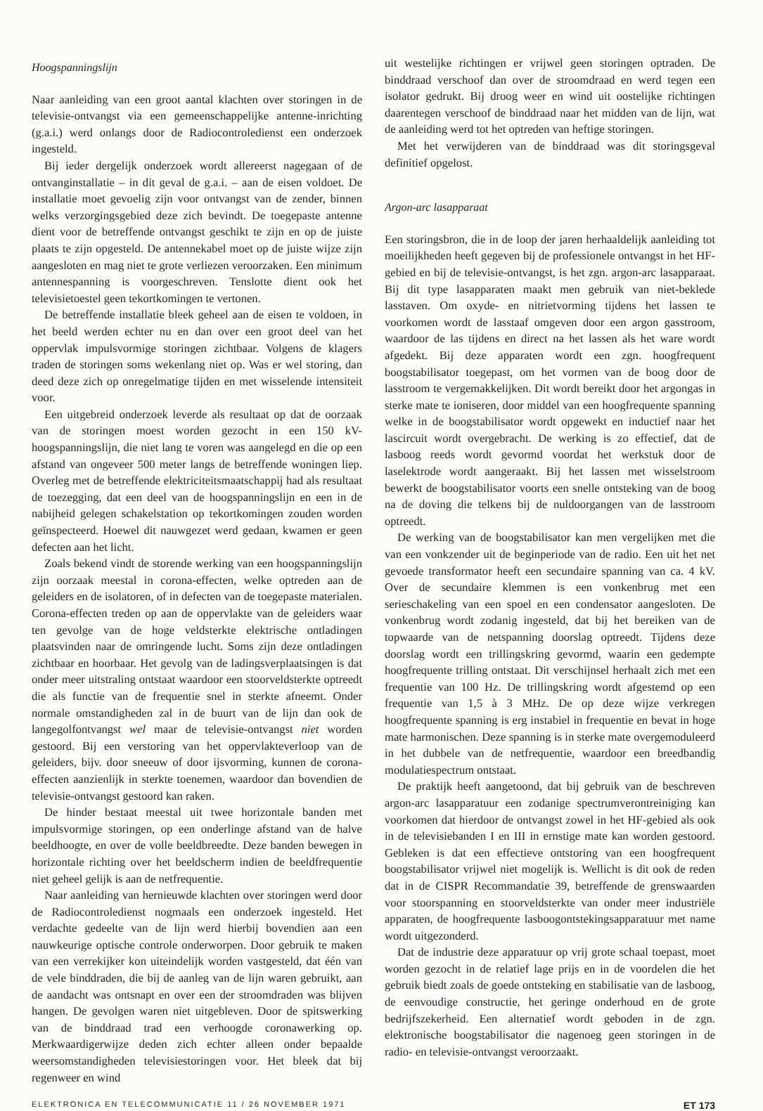Hoogspanningslijn
Naar aanleiding van een groot aantal klachten over storingen in de televisie-ontvangst via een gemeenschappelijke antenne-inrichting (g.a.i.) werd onlangs door de Radiocontroledienst een onderzoek ingesteld.
Bij ieder dergelijk onderzoek wordt allereerst nagegaan of de ontvanginstallatie – in dit geval de g.a.i. – aan de eisen voldoet. De installatie moet gevoelig zijn voor ontvangst van de zender, binnen welks verzorgingsgebied deze zich bevindt. De toegepaste antenne dient voor de betreffende ontvangst geschikt te zijn en op de juiste plaats te zijn opgesteld. De antennekabel moet op de juiste wijze zijn aangesloten en mag niet te grote verliezen veroorzaken. Een minimum antennespanning is voorgeschreven. Tenslotte dient ook het televisietoestel geen tekortkomingen te vertonen.
De betreffende installatie bleek geheel aan de eisen te voldoen, in het beeld werden echter nu en dan over een groot deel van het oppervlak impulsvormige storingen zichtbaar. Volgens de klagers traden de storingen soms wekenlang niet op. Was er wel storing, dan deed deze zich op onregelmatige tijden en met wisselende intensiteit voor.
Een uitgebreid onderzoek leverde als resultaat op dat de oorzaak van de storingen moest worden gezocht in een 150 kV-hoogspanningslijn, die niet lang te voren was aangelegd en die op een afstand van ongeveer 500 meter langs de betreffende woningen liep. Overleg met de betreffende elektriciteitsmaatschappij had als resultaat de toezegging, dat een deel van de hoogspanningslijn en een in de nabijheid gelegen schakelstation op tekortkomingen zouden worden geïnspecteerd. Hoewel dit nauwgezet werd gedaan, kwamen er geen defecten aan het licht.
Zoals bekend vindt de storende werking van een hoogspanningslijn zijn oorzaak meestal in corona-effecten, welke optreden aan de geleiders en de isolatoren, of in defecten van de toegepaste materialen. Corona-effecten treden op aan de oppervlakte van de geleiders waar ten gevolge van de hoge veldsterkte elektrische ontladingen plaatsvinden naar de omringende lucht. Soms zijn deze ontladingen zichtbaar en hoorbaar. Het gevolg van de ladingsverplaatsingen is dat onder meer uitstraling ontstaat waardoor een stoorveldsterkte optreedt die als functie van de frequentie snel in sterkte afneemt. Onder normale omstandigheden zal in de buurt van de lijn dan ook de langegolfontvangst wel maar de televisie-ontvangst niet worden gestoord. Bij een verstoring van het oppervlakteverloop van de geleiders, bijv. door sneeuw of door ijsvorming, kunnen de corona-effecten aanzienlijk in sterkte toenemen, waardoor dan bovendien de televisie-ontvangst gestoord kan raken.
De hinder bestaat meestal uit twee horizontale banden met impulsvormige storingen, op een onderlinge afstand van de halve beeldhoogte, en over de volle beeldbreedte. Deze banden bewegen in horizontale richting over het beeldscherm indien de beeldfrequentie niet geheel gelijk is aan de netfrequentie.
Naar aanleiding van hernieuwde klachten over storingen werd door de Radiocontroledienst nogmaals een onderzoek ingesteld. Het verdachte gedeelte van de lijn werd hierbij bovendien aan een nauwkeurige optische controle onderworpen. Door gebruik te maken van een verrekijker kon uiteindelijk worden vastgesteld, dat één van de vele binddraden, die bij de aanleg van de lijn waren gebruikt, aan de aandacht was ontsnapt en over een der stroomdraden was blijven hangen. De gevolgen waren niet uitgebleven. Door de spitswerking van de binddraad trad een verhoogde coronawerking op. Merkwaardigerwijze deden zich echter alleen onder bepaalde weersomstandigheden televisiestoringen voor. Het bleek dat bij regenweer en wind
uit westelijke richtingen er vrijwel geen storingen optraden. De binddraad verschoof dan over de stroomdraad en werd tegen een isolator gedrukt. Bij droog weer en wind uit oostelijke richtingen daarentegen verschoof de binddraad naar het midden van de lijn, wat de aanleiding werd tot het optreden van heftige storingen.
Met het verwijderen van de binddraad was dit storingsgeval definitief opgelost.
Argon-arc lasapparaat
Een storingsbron, die in de loop der jaren herhaaldelijk aanleiding tot moeilijkheden heeft gegeven bij de professionele ontvangst in het HF-gebied en bij de televisie-ontvangst, is het zgn. argon-arc lasapparaat. Bij dit type lasapparaten maakt men gebruik van niet-beklede lasstaven. Om oxyde- en nitrietvorming tijdens het lassen te voorkomen wordt de lasstaaf omgeven door een argon gasstroom, waardoor de las tijdens en direct na het lassen als het ware wordt afgedekt. Bij deze apparaten wordt een zgn. hoogfrequent boogstabilisator toegepast, om het vormen van de boog door de lasstroom te vergemakkelijken. Dit wordt bereikt door het argongas in sterke mate te ioniseren, door middel van een hoogfrequente spanning welke in de boogstabilisator wordt opgewekt en inductief naar het lascircuit wordt overgebracht. De werking is zo effectief, dat de lasboog reeds wordt gevormd voordat het werkstuk door de laselektrode wordt aangeraakt. Bij het lassen met wisselstroom bewerkt de boogstabilisator voorts een snelle ontsteking van de boog na de doving die telkens bij de nuldoorgangen van de lasstroom optreedt.
De werking van de boogstabilisator kan men vergelijken met die van een vonkzender uit de beginperiode van de radio. Een uit het net gevoede transformator heeft een secundaire spanning van ca. 4 kV. Over de secundaire klemmen is een vonkenbrug met een serieschakeling van een spoel en een condensator aangesloten. De vonkenbrug wordt zodanig ingesteld, dat bij het bereiken van de topwaarde van de netspanning doorslag optreedt. Tijdens deze doorslag wordt een trillingskring gevormd, waarin een gedempte hoogfrequente trilling ontstaat. Dit verschijnsel herhaalt zich met een frequentie van 100 Hz. De trillingskring wordt afgestemd op een frequentie van 1,5 à 3 MHz. De op deze wijze verkregen hoogfrequente spanning is erg instabiel in frequentie en bevat in hoge mate harmonischen. Deze spanning is in sterke mate overgemoduleerd in het dubbele van de netfrequentie, waardoor een breedbandig modulatiespectrum ontstaat.
De praktijk heeft aangetoond, dat bij gebruik van de beschreven argon-arc lasapparatuur een zodanige spectrumverontreiniging kan voorkomen dat hierdoor de ontvangst zowel in het HF-gebied als ook in de televisiebanden I en III in ernstige mate kan worden gestoord. Gebleken is dat een effectieve ontstoring van een hoogfrequent boogstabilisator vrijwel niet mogelijk is. Wellicht is dit ook de reden dat in de CISPR Recommandatie 39, betreffende de grenswaarden voor stoorspanning en stoorveldsterkte van onder meer industriële apparaten, de hoogfrequente lasboogontstekingsapparatuur met name wordt uitgezonderd.
Dat de industrie deze apparatuur op vrij grote schaal toepast, moet worden gezocht in de relatief lage prijs en in de voordelen die het gebruik biedt zoals de goede ontsteking en stabilisatie van de lasboog, de eenvoudige constructie, het geringe onderhoud en de grote bedrijfszekerheid. Een alternatief wordt geboden in de zgn. elektronische boogstabilisator die nagenoeg geen storingen in de radio- en televisie-ontvangst veroorzaakt.
ELEKTRONICA EN TELECOMMUNICATIE 11 / 26 NOVEMBER 1971 ET 173